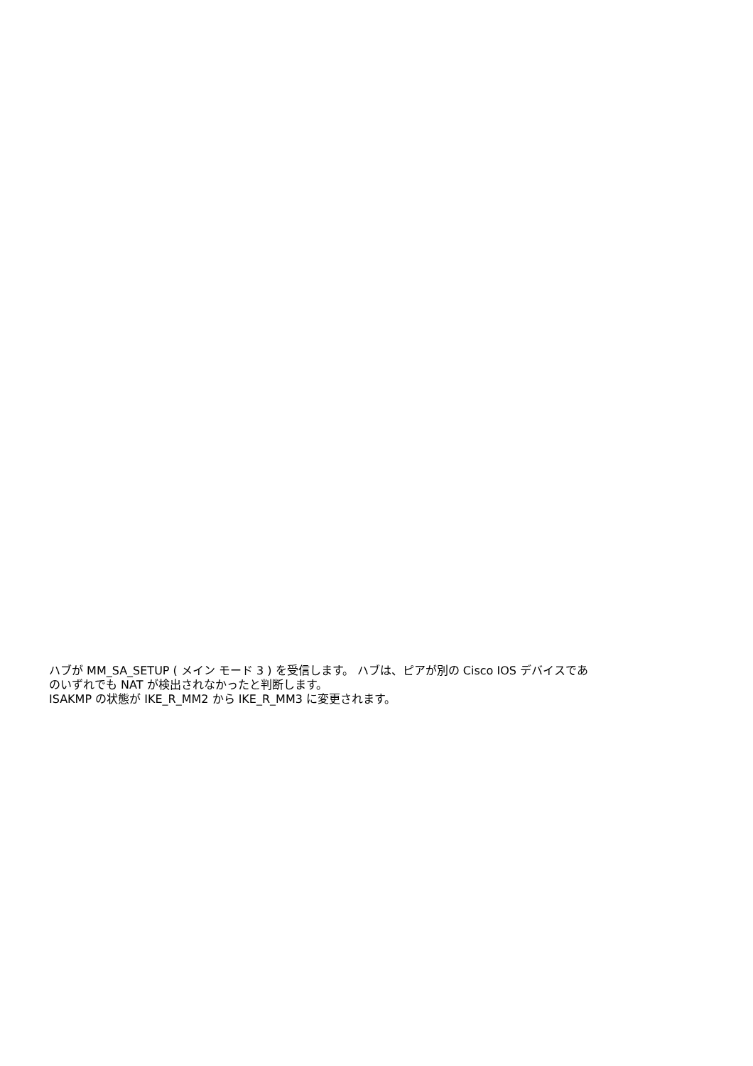ハブが MM_SA_SETUP ( メイン モード 3 ) を受信します。 ハブは、ピアが別の Cisco IOS デバイスであ
のいずれでも NAT が検出されなかったと判断します。
ISAKMP の状態が IKE_R_MM2 から IKE_R_MM3 に変更されます。